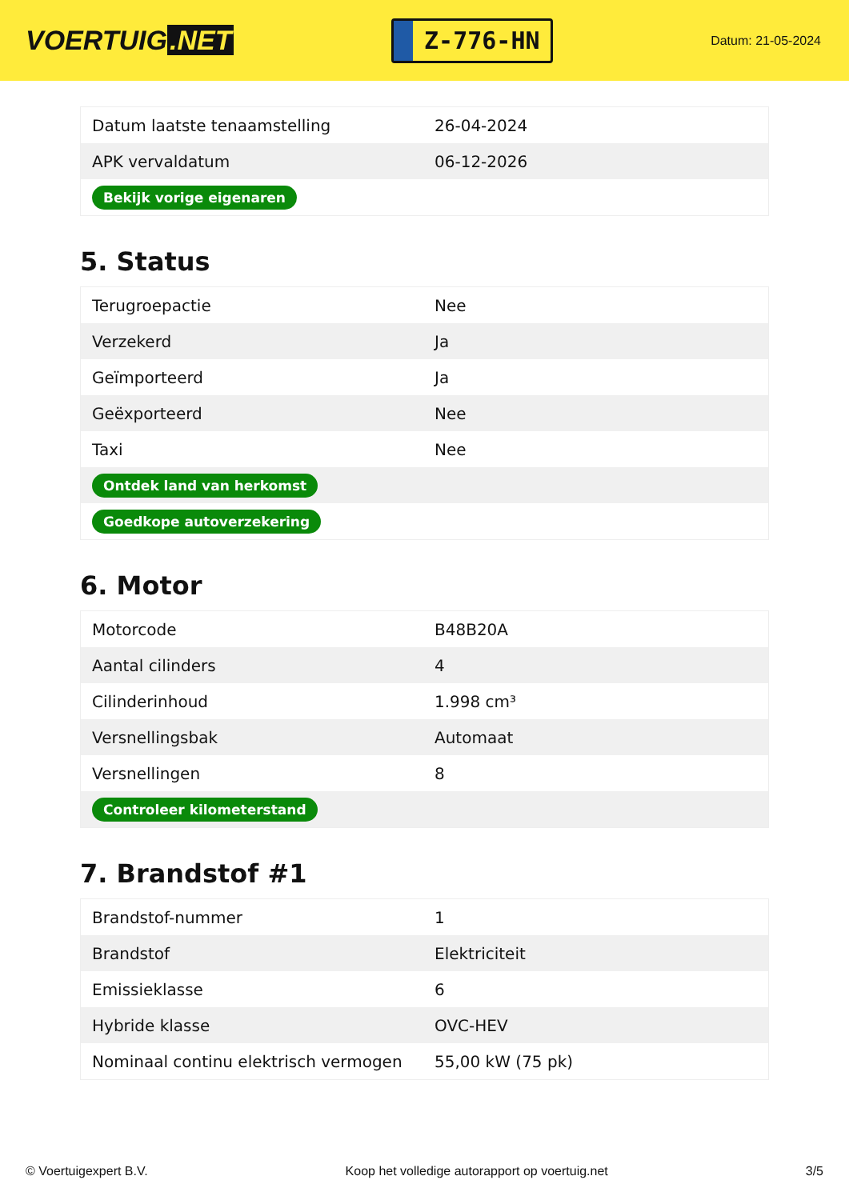VOERTUIG.NET
Z-776-HN
Datum: 21-05-2024
| Datum laatste tenaamstelling | 26-04-2024 |
| APK vervaldatum | 06-12-2026 |
| Bekijk vorige eigenaren | |
5. Status
| Terugroepactie | Nee |
| Verzekerd | Ja |
| Geïmporteerd | Ja |
| Geëxporteerd | Nee |
| Taxi | Nee |
| Ontdek land van herkomst | |
| Goedkope autoverzekering | |
6. Motor
| Motorcode | B48B20A |
| Aantal cilinders | 4 |
| Cilinderinhoud | 1.998 cm³ |
| Versnellingsbak | Automaat |
| Versnellingen | 8 |
| Controleer kilometerstand | |
7. Brandstof #1
| Brandstof-nummer | 1 |
| Brandstof | Elektriciteit |
| Emissieklasse | 6 |
| Hybride klasse | OVC-HEV |
| Nominaal continu elektrisch vermogen | 55,00 kW (75 pk) |
© Voertuigexpert B.V. Koop het volledige autorapport op voertuig.net 3/5